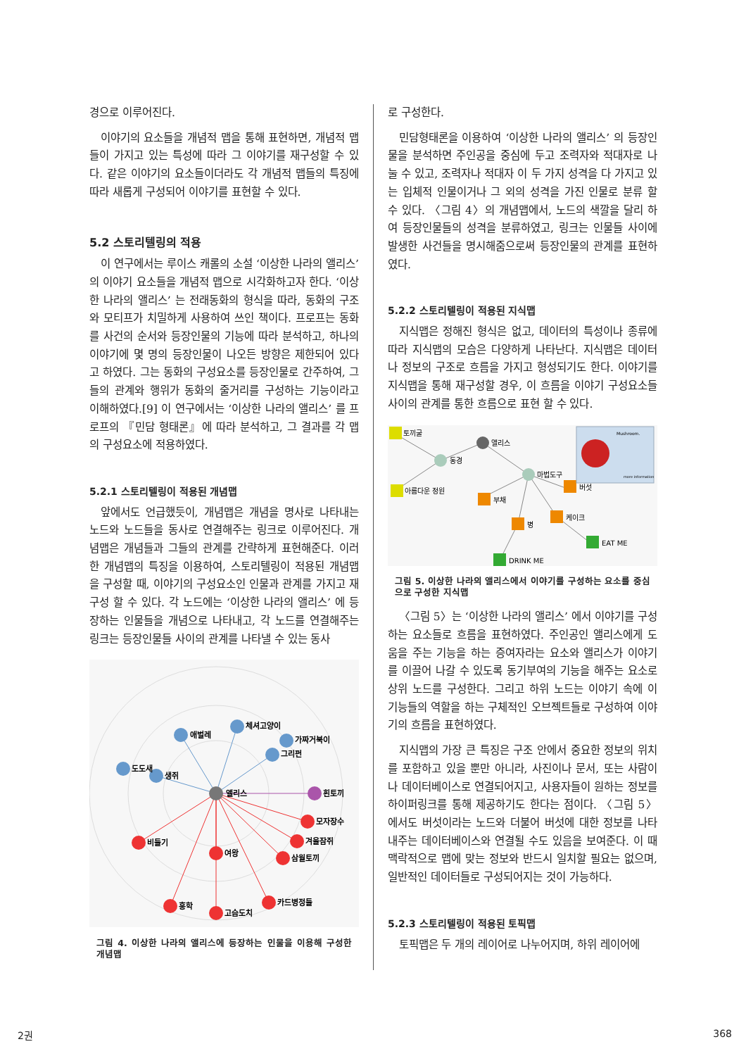경으로 이루어진다.
이야기의 요소들을 개념적 맵을 통해 표현하면, 개념적 맵들이 가지고 있는 특성에 따라 그 이야기를 재구성할 수 있다. 같은 이야기의 요소들이더라도 각 개념적 맵들의 특징에 따라 새롭게 구성되어 이야기를 표현할 수 있다.
5.2 스토리텔링의 적용
이 연구에서는 루이스 캐롤의 소설 ‘이상한 나라의 앨리스’ 의 이야기 요소들을 개념적 맵으로 시각화하고자 한다. ‘이상한 나라의 앨리스’ 는 전래동화의 형식을 따라, 동화의 구조와 모티프가 치밀하게 사용하여 쓰인 책이다. 프로프는 동화를 사건의 순서와 등장인물의 기능에 따라 분석하고, 하나의 이야기에 몇 명의 등장인물이 나오든 방향은 제한되어 있다고 하였다. 그는 동화의 구성요소를 등장인물로 간주하여, 그들의 관계와 행위가 동화의 줄거리를 구성하는 기능이라고 이해하였다.[9] 이 연구에서는 ‘이상한 나라의 앨리스’ 를 프로프의 『민담 형태론』에 따라 분석하고, 그 결과를 각 맵의 구성요소에 적용하였다.
5.2.1 스토리텔링이 적용된 개념맵
앞에서도 언급했듯이, 개념맵은 개념을 명사로 나타내는 노드와 노드들을 동사로 연결해주는 링크로 이루어진다. 개념맵은 개념들과 그들의 관계를 간략하게 표현해준다. 이러한 개념맵의 특징을 이용하여, 스토리텔링이 적용된 개념맵을 구성할 때, 이야기의 구성요소인 인물과 관계를 가지고 재구성 할 수 있다. 각 노드에는 ‘이상한 나라의 앨리스’ 에 등장하는 인물들을 개념으로 나타내고, 각 노드를 연결해주는 링크는 등장인물들 사이의 관계를 나타낼 수 있는 동사
애벌레
체셔고양이
가짜거북이
그리펀
도도새
생쥐
앨리스
흰토끼
모자장수
겨울잠쥐
삼월토끼
비둘기
여왕
홍학
고슴도치
카드병정들
그림 4. 이상한 나라의 앨리스에 등장하는 인물을 이용해 구성한 개념맵
로 구성한다.
민담형태론을 이용하여 ‘이상한 나라의 앨리스’ 의 등장인물을 분석하면 주인공을 중심에 두고 조력자와 적대자로 나눌 수 있고, 조력자나 적대자 이 두 가지 성격을 다 가지고 있는 입체적 인물이거나 그 외의 성격을 가진 인물로 분류 할 수 있다. 〈그림 4〉의 개념맵에서, 노드의 색깔을 달리 하여 등장인물들의 성격을 분류하였고, 링크는 인물들 사이에 발생한 사건들을 명시해줌으로써 등장인물의 관계를 표현하였다.
5.2.2 스토리텔링이 적용된 지식맵
지식맵은 정해진 형식은 없고, 데이터의 특성이나 종류에 따라 지식맵의 모습은 다양하게 나타난다. 지식맵은 데이터나 정보의 구조로 흐름을 가지고 형성되기도 한다. 이야기를 지식맵을 통해 재구성할 경우, 이 흐름을 이야기 구성요소들 사이의 관계를 통한 흐름으로 표현 할 수 있다.
토끼굴
아름다운 정원
동경
앨리스
마법도구
버섯
부채
케이크
병
EAT ME
DRINK ME
Mushroom.
more information
그림 5. 이상한 나라의 앨리스에서 이야기를 구성하는 요소를 중심으로 구성한 지식맵
〈그림 5〉는 ‘이상한 나라의 앨리스’ 에서 이야기를 구성하는 요소들로 흐름을 표현하였다. 주인공인 앨리스에게 도움을 주는 기능을 하는 증여자라는 요소와 앨리스가 이야기를 이끌어 나갈 수 있도록 동기부여의 기능을 해주는 요소로 상위 노드를 구성한다. 그리고 하위 노드는 이야기 속에 이 기능들의 역할을 하는 구체적인 오브젝트들로 구성하여 이야기의 흐름을 표현하였다.
지식맵의 가장 큰 특징은 구조 안에서 중요한 정보의 위치를 포함하고 있을 뿐만 아니라, 사진이나 문서, 또는 사람이나 데이터베이스로 연결되어지고, 사용자들이 원하는 정보를 하이퍼링크를 통해 제공하기도 한다는 점이다. 〈그림 5〉에서도 버섯이라는 노드와 더불어 버섯에 대한 정보를 나타내주는 데이터베이스와 연결될 수도 있음을 보여준다. 이 때 맥락적으로 맵에 맞는 정보와 반드시 일치할 필요는 없으며, 일반적인 데이터들로 구성되어지는 것이 가능하다.
5.2.3 스토리텔링이 적용된 토픽맵
토픽맵은 두 개의 레이어로 나누어지며, 하위 레이어에
2권 368